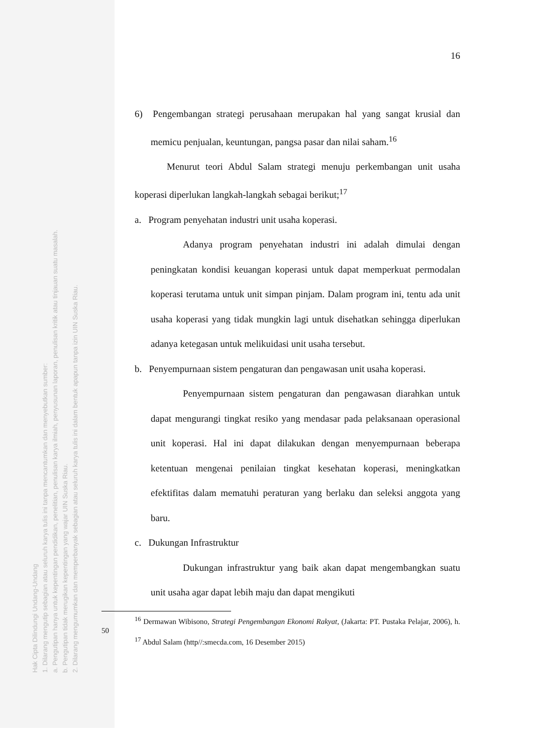Hak Cipta Dilindungi Undang-Undang
1. Dilarang mengutip sebagian atau seluruh karya tulis ini tanpa mencantumkan dan menyebutkan sumber:
a. Pengutipan hanya untuk kepentingan pendidikan, penelitian, penulisan karya ilmiah, penyusunan laporan, penulisan kritik atau tinjauan suatu masalah.
b. Pengutipan tidak merugikan kepentingan yang wajar UIN Suska Riau.
2. Dilarang mengumumkan dan memperbanyak sebagian atau seluruh karya tulis ini dalam bentuk apapun tanpa izin UIN Suska Riau.
16
6) Pengembangan strategi perusahaan merupakan hal yang sangat krusial dan memicu penjualan, keuntungan, pangsa pasar dan nilai saham.<sup>16</sup>
Menurut teori Abdul Salam strategi menuju perkembangan unit usaha koperasi diperlukan langkah-langkah sebagai berikut;<sup>17</sup>
a. Program penyehatan industri unit usaha koperasi.
Adanya program penyehatan industri ini adalah dimulai dengan peningkatan kondisi keuangan koperasi untuk dapat memperkuat permodalan koperasi terutama untuk unit simpan pinjam. Dalam program ini, tentu ada unit usaha koperasi yang tidak mungkin lagi untuk disehatkan sehingga diperlukan adanya ketegasan untuk melikuidasi unit usaha tersebut.
b. Penyempurnaan sistem pengaturan dan pengawasan unit usaha koperasi.
Penyempurnaan sistem pengaturan dan pengawasan diarahkan untuk dapat mengurangi tingkat resiko yang mendasar pada pelaksanaan operasional unit koperasi. Hal ini dapat dilakukan dengan menyempurnaan beberapa ketentuan mengenai penilaian tingkat kesehatan koperasi, meningkatkan efektifitas dalam mematuhi peraturan yang berlaku dan seleksi anggota yang baru.
c. Dukungan Infrastruktur
Dukungan infrastruktur yang baik akan dapat mengembangkan suatu unit usaha agar dapat lebih maju dan dapat mengikuti
<sup>16</sup> Dermawan Wibisono, Strategi Pengembangan Ekonomi Rakyat, (Jakarta: PT. Pustaka Pelajar, 2006), h. 50
<sup>17</sup> Abdul Salam (http//:smecda.com, 16 Desember 2015)